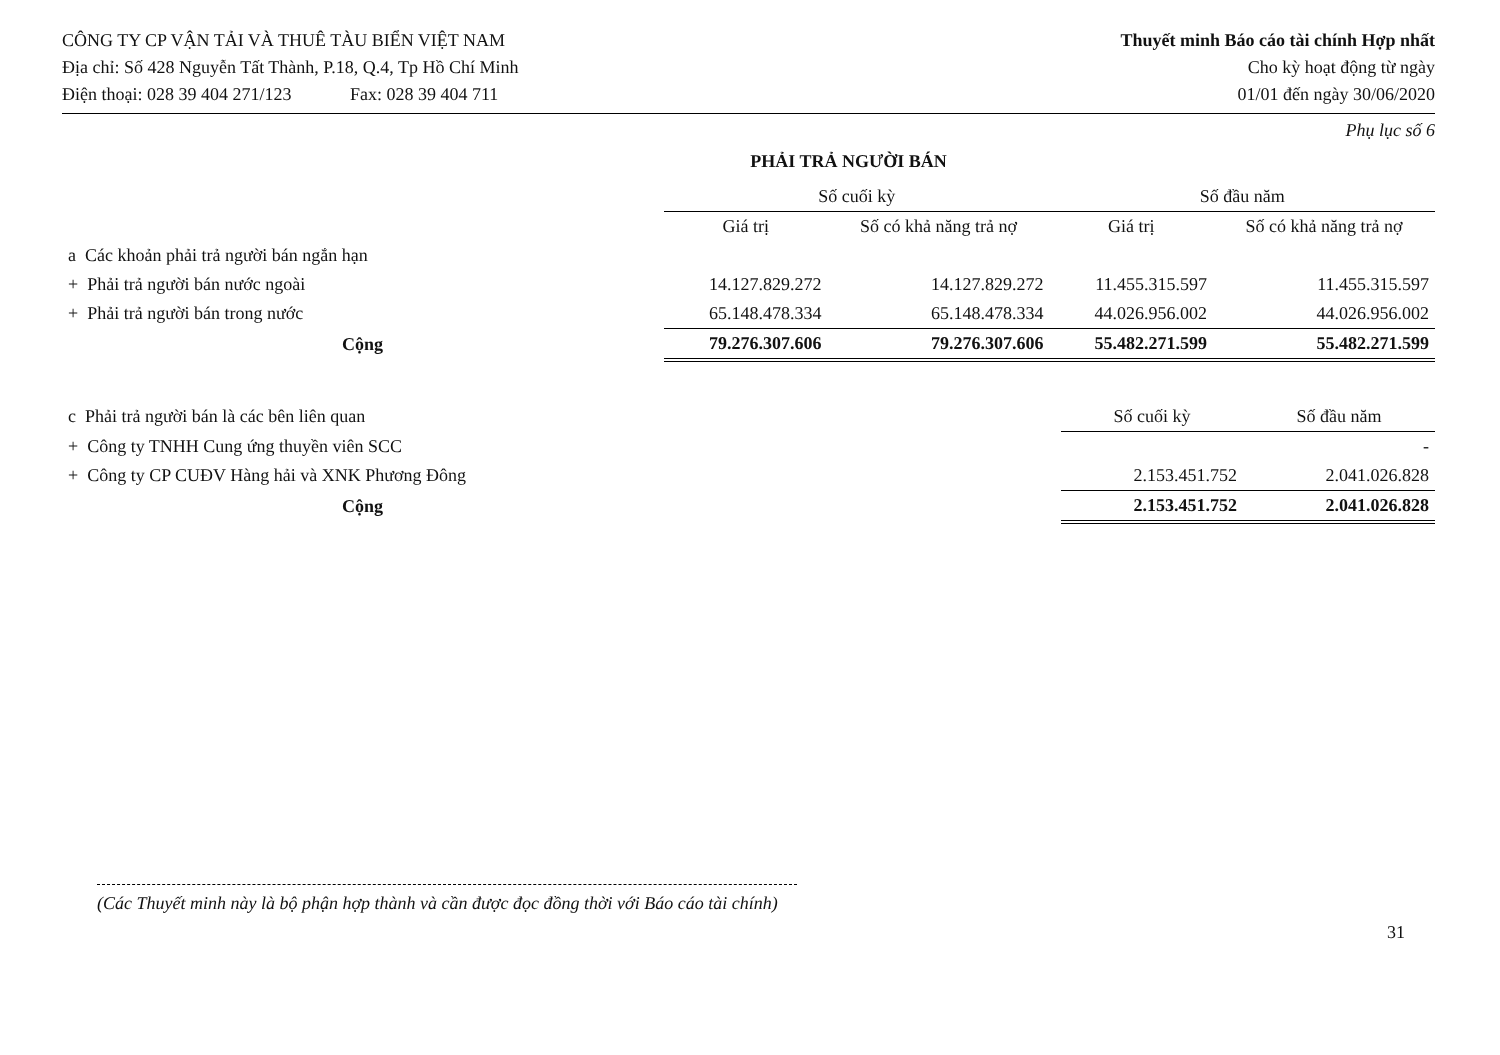CÔNG TY CP VẬN TẢI VÀ THUÊ TÀU BIỂN VIỆT NAM
Địa chỉ: Số 428 Nguyễn Tất Thành, P.18, Q.4, Tp Hồ Chí Minh
Điện thoại: 028 39 404 271/123 Fax: 028 39 404 711
Thuyết minh Báo cáo tài chính Hợp nhất
Cho kỳ hoạt động từ ngày
01/01 đến ngày 30/06/2020
Phụ lục số 6
PHẢI TRẢ NGƯỜI BÁN
| | Số cuối kỳ | | Số đầu năm | |
| | Giá trị | Số có khả năng trả nợ | Giá trị | Số có khả năng trả nợ |
| a Các khoản phải trả người bán ngắn hạn | | | | |
| + Phải trả người bán nước ngoài | 14.127.829.272 | 14.127.829.272 | 11.455.315.597 | 11.455.315.597 |
| + Phải trả người bán trong nước | 65.148.478.334 | 65.148.478.334 | 44.026.956.002 | 44.026.956.002 |
| Cộng | 79.276.307.606 | 79.276.307.606 | 55.482.271.599 | 55.482.271.599 |
| c Phải trả người bán là các bên liên quan | Số cuối kỳ | Số đầu năm |
| + Công ty TNHH Cung ứng thuyền viên SCC | | - |
| + Công ty CP CUĐV Hàng hải và XNK Phương Đông | 2.153.451.752 | 2.041.026.828 |
| Cộng | 2.153.451.752 | 2.041.026.828 |
(Các Thuyết minh này là bộ phận hợp thành và cần được đọc đồng thời với Báo cáo tài chính)
31